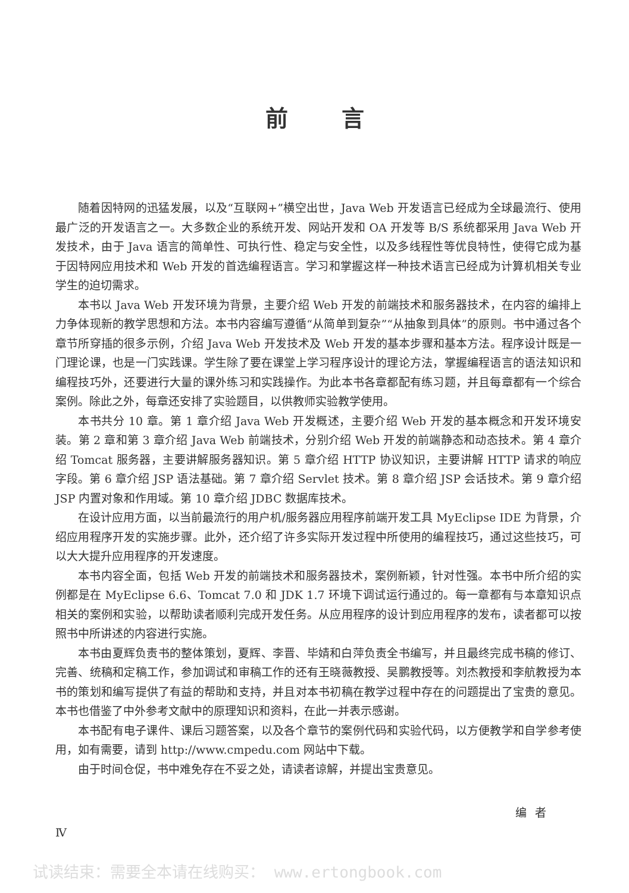前言
随着因特网的迅猛发展，以及“互联网+”横空出世，Java Web 开发语言已经成为全球最流行、使用最广泛的开发语言之一。大多数企业的系统开发、网站开发和 OA 开发等 B/S 系统都采用 Java Web 开发技术，由于 Java 语言的简单性、可执行性、稳定与安全性，以及多线程性等优良特性，使得它成为基于因特网应用技术和 Web 开发的首选编程语言。学习和掌握这样一种技术语言已经成为计算机相关专业学生的迫切需求。
本书以 Java Web 开发环境为背景，主要介绍 Web 开发的前端技术和服务器技术，在内容的编排上力争体现新的教学思想和方法。本书内容编写遵循“从简单到复杂”“从抽象到具体”的原则。书中通过各个章节所穿插的很多示例，介绍 Java Web 开发技术及 Web 开发的基本步骤和基本方法。程序设计既是一门理论课，也是一门实践课。学生除了要在课堂上学习程序设计的理论方法，掌握编程语言的语法知识和编程技巧外，还要进行大量的课外练习和实践操作。为此本书各章都配有练习题，并且每章都有一个综合案例。除此之外，每章还安排了实验题目，以供教师实验教学使用。
本书共分 10 章。第 1 章介绍 Java Web 开发概述，主要介绍 Web 开发的基本概念和开发环境安装。第 2 章和第 3 章介绍 Java Web 前端技术，分别介绍 Web 开发的前端静态和动态技术。第 4 章介绍 Tomcat 服务器，主要讲解服务器知识。第 5 章介绍 HTTP 协议知识，主要讲解 HTTP 请求的响应字段。第 6 章介绍 JSP 语法基础。第 7 章介绍 Servlet 技术。第 8 章介绍 JSP 会话技术。第 9 章介绍 JSP 内置对象和作用域。第 10 章介绍 JDBC 数据库技术。
在设计应用方面，以当前最流行的用户机/服务器应用程序前端开发工具 MyEclipse IDE 为背景，介绍应用程序开发的实施步骤。此外，还介绍了许多实际开发过程中所使用的编程技巧，通过这些技巧，可以大大提升应用程序的开发速度。
本书内容全面，包括 Web 开发的前端技术和服务器技术，案例新颖，针对性强。本书中所介绍的实例都是在 MyEclipse 6.6、Tomcat 7.0 和 JDK 1.7 环境下调试运行通过的。每一章都有与本章知识点相关的案例和实验，以帮助读者顺利完成开发任务。从应用程序的设计到应用程序的发布，读者都可以按照书中所讲述的内容进行实施。
本书由夏辉负责书的整体策划，夏辉、李晋、毕婧和白萍负责全书编写，并且最终完成书稿的修订、完善、统稿和定稿工作，参加调试和审稿工作的还有王晓薇教授、吴鹏教授等。刘杰教授和李航教授为本书的策划和编写提供了有益的帮助和支持，并且对本书初稿在教学过程中存在的问题提出了宝贵的意见。本书也借鉴了中外参考文献中的原理知识和资料，在此一并表示感谢。
本书配有电子课件、课后习题答案，以及各个章节的案例代码和实验代码，以方便教学和自学参考使用，如有需要，请到 http://www.cmpedu.com 网站中下载。
由于时间仓促，书中难免存在不妥之处，请读者谅解，并提出宝贵意见。
编者
Ⅳ
试读结束：需要全本请在线购买： www.ertongbook.com